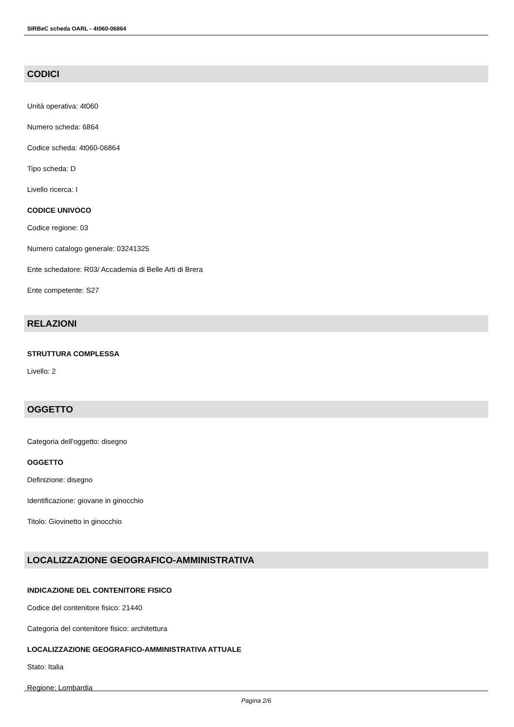SIRBeC scheda OARL - 4t060-06864
CODICI
Unità operativa: 4t060
Numero scheda: 6864
Codice scheda: 4t060-06864
Tipo scheda: D
Livello ricerca: I
CODICE UNIVOCO
Codice regione: 03
Numero catalogo generale: 03241325
Ente schedatore: R03/ Accademia di Belle Arti di Brera
Ente competente: S27
RELAZIONI
STRUTTURA COMPLESSA
Livello: 2
OGGETTO
Categoria dell'oggetto: disegno
OGGETTO
Definizione: disegno
Identificazione: giovane in ginocchio
Titolo: Giovinetto in ginocchio
LOCALIZZAZIONE GEOGRAFICO-AMMINISTRATIVA
INDICAZIONE DEL CONTENITORE FISICO
Codice del contenitore fisico: 21440
Categoria del contenitore fisico: architettura
LOCALIZZAZIONE GEOGRAFICO-AMMINISTRATIVA ATTUALE
Stato: Italia
Regione: Lombardia
Pagina 2/6